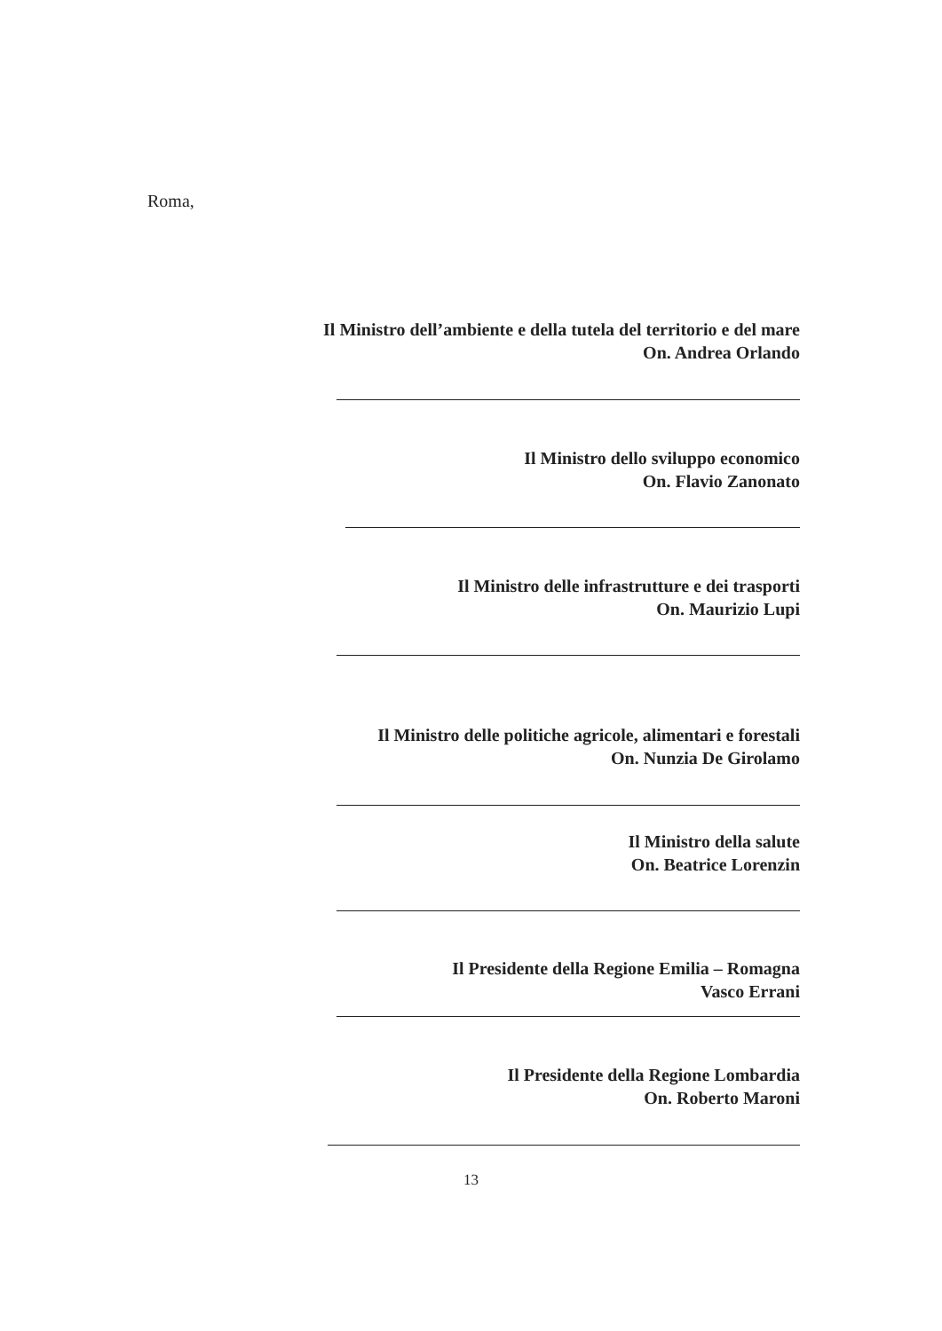Roma,
Il Ministro dell’ambiente e della tutela del territorio e del mare
On. Andrea Orlando
Il Ministro dello sviluppo economico
On. Flavio Zanonato
Il Ministro delle infrastrutture e dei trasporti
On. Maurizio Lupi
Il Ministro delle politiche agricole, alimentari e forestali
On. Nunzia De Girolamo
Il Ministro della salute
On. Beatrice Lorenzin
Il Presidente della Regione Emilia – Romagna
Vasco Errani
Il Presidente della Regione Lombardia
On. Roberto Maroni
13